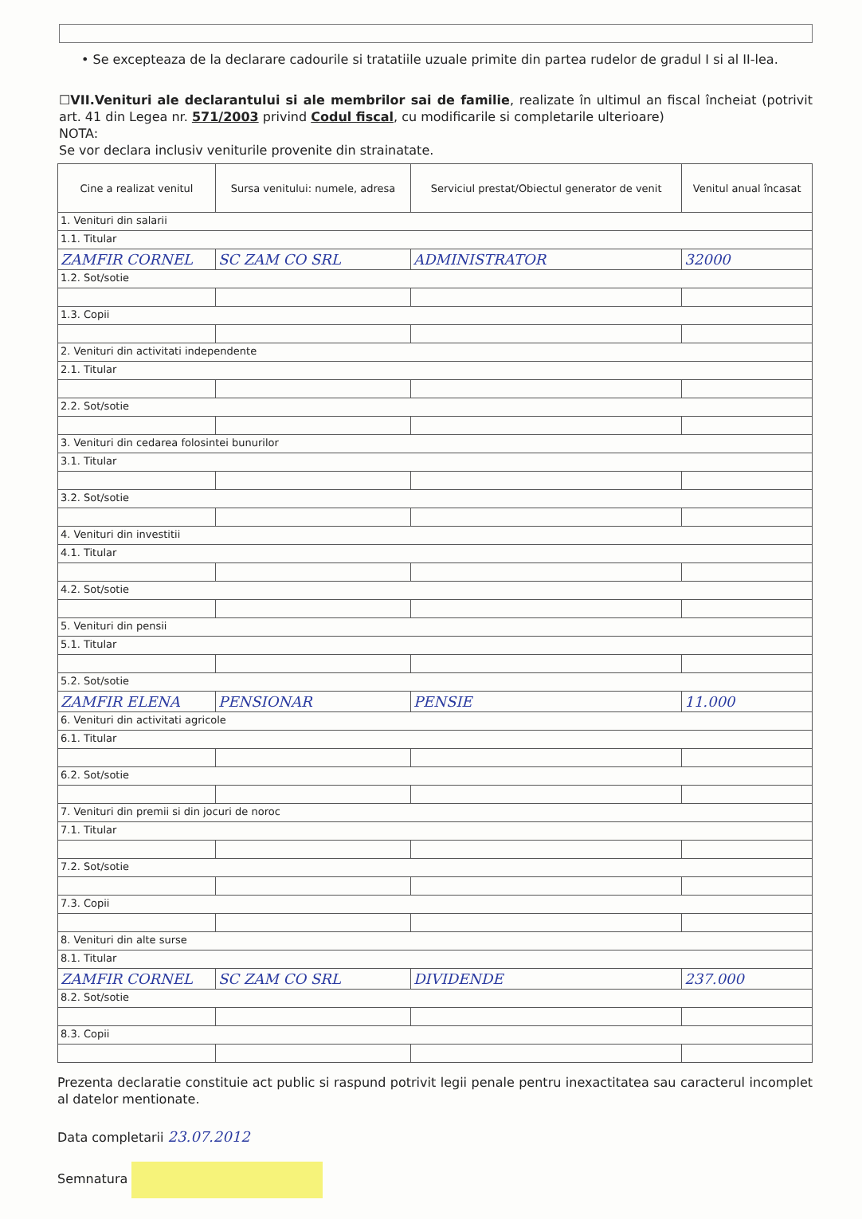• Se excepteaza de la declarare cadourile si tratatiile uzuale primite din partea rudelor de gradul I si al II-lea.
☐VII.Venituri ale declarantului si ale membrilor sai de familie, realizate în ultimul an fiscal încheiat (potrivit art. 41 din Legea nr. 571/2003 privind Codul fiscal, cu modificarile si completarile ulterioare)
NOTA:
Se vor declara inclusiv veniturile provenite din strainatate.
| Cine a realizat venitul | Sursa venitului: numele, adresa | Serviciul prestat/Obiectul generator de venit | Venitul anual încasat |
| --- | --- | --- | --- |
| 1. Venituri din salarii | | | |
| 1.1. Titular | | | |
| ZAMFIR CORNEL | SC ZAM CO SRL | ADMINISTRATOR | 32000 |
| 1.2. Sot/sotie | | | |
| 1.3. Copii | | | |
| 2. Venituri din activitati independente | | | |
| 2.1. Titular | | | |
| 2.2. Sot/sotie | | | |
| 3. Venituri din cedarea folosintei bunurilor | | | |
| 3.1. Titular | | | |
| 3.2. Sot/sotie | | | |
| 4. Venituri din investitii | | | |
| 4.1. Titular | | | |
| 4.2. Sot/sotie | | | |
| 5. Venituri din pensii | | | |
| 5.1. Titular | | | |
| 5.2. Sot/sotie | | | |
| ZAMFIR ELENA | PENSIONAR | PENSIE | 11.000 |
| 6. Venituri din activitati agricole | | | |
| 6.1. Titular | | | |
| 6.2. Sot/sotie | | | |
| 7. Venituri din premii si din jocuri de noroc | | | |
| 7.1. Titular | | | |
| 7.2. Sot/sotie | | | |
| 7.3. Copii | | | |
| 8. Venituri din alte surse | | | |
| 8.1. Titular | | | |
| ZAMFIR CORNEL | SC ZAM CO SRL | DIVIDENDE | 237.000 |
| 8.2. Sot/sotie | | | |
| 8.3. Copii | | | |
Prezenta declaratie constituie act public si raspund potrivit legii penale pentru inexactitatea sau caracterul incomplet al datelor mentionate.
Data completarii 23.07.2012
Semnatura